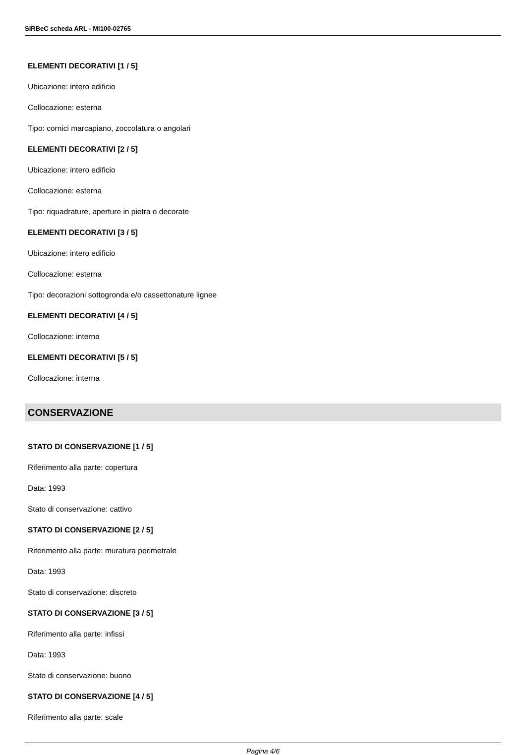SIRBeC scheda ARL - MI100-02765
ELEMENTI DECORATIVI [1 / 5]
Ubicazione: intero edificio
Collocazione: esterna
Tipo: cornici marcapiano, zoccolatura o angolari
ELEMENTI DECORATIVI [2 / 5]
Ubicazione: intero edificio
Collocazione: esterna
Tipo: riquadrature, aperture in pietra o decorate
ELEMENTI DECORATIVI [3 / 5]
Ubicazione: intero edificio
Collocazione: esterna
Tipo: decorazioni sottogronda e/o cassettonature lignee
ELEMENTI DECORATIVI [4 / 5]
Collocazione: interna
ELEMENTI DECORATIVI [5 / 5]
Collocazione: interna
CONSERVAZIONE
STATO DI CONSERVAZIONE [1 / 5]
Riferimento alla parte: copertura
Data: 1993
Stato di conservazione: cattivo
STATO DI CONSERVAZIONE [2 / 5]
Riferimento alla parte: muratura perimetrale
Data: 1993
Stato di conservazione: discreto
STATO DI CONSERVAZIONE [3 / 5]
Riferimento alla parte: infissi
Data: 1993
Stato di conservazione: buono
STATO DI CONSERVAZIONE [4 / 5]
Riferimento alla parte: scale
Pagina 4/6